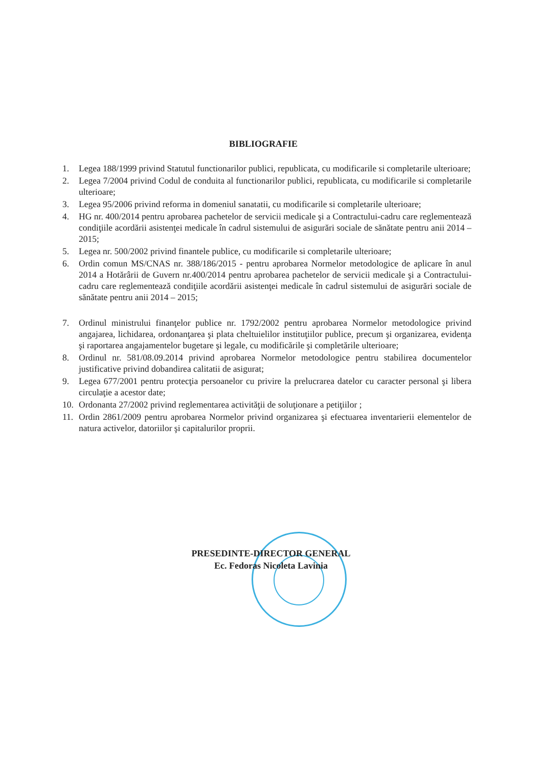BIBLIOGRAFIE
1. Legea 188/1999 privind Statutul functionarilor publici, republicata, cu modificarile si completarile ulterioare;
2. Legea 7/2004 privind Codul de conduita al functionarilor publici, republicata, cu modificarile si completarile ulterioare;
3. Legea 95/2006 privind reforma in domeniul sanatatii, cu modificarile si completarile ulterioare;
4. HG nr. 400/2014 pentru aprobarea pachetelor de servicii medicale şi a Contractului-cadru care reglementează condiţiile acordării asistenţei medicale în cadrul sistemului de asigurări sociale de sănătate pentru anii 2014 – 2015;
5. Legea nr. 500/2002 privind finantele publice, cu modificarile si completarile ulterioare;
6. Ordin comun MS/CNAS nr. 388/186/2015 - pentru aprobarea Normelor metodologice de aplicare în anul 2014 a Hotărârii de Guvern nr.400/2014 pentru aprobarea pachetelor de servicii medicale şi a Contractului-cadru care reglementează condiţiile acordării asistenţei medicale în cadrul sistemului de asigurări sociale de sănătate pentru anii 2014 – 2015;
7. Ordinul ministrului finanţelor publice nr. 1792/2002 pentru aprobarea Normelor metodologice privind angajarea, lichidarea, ordonanţarea şi plata cheltuielilor instituţiilor publice, precum şi organizarea, evidenţa şi raportarea angajamentelor bugetare şi legale, cu modificările şi completările ulterioare;
8. Ordinul nr. 581/08.09.2014 privind aprobarea Normelor metodologice pentru stabilirea documentelor justificative privind dobandirea calitatii de asigurat;
9. Legea 677/2001 pentru protecţia persoanelor cu privire la prelucrarea datelor cu caracter personal şi libera circulaţie a acestor date;
10. Ordonanta 27/2002 privind reglementarea activităţii de soluţionare a petiţiilor ;
11. Ordin 2861/2009 pentru aprobarea Normelor privind organizarea şi efectuarea inventarierii elementelor de natura activelor, datoriilor şi capitalurilor proprii.
PRESEDINTE-DIRECTOR GENERAL
Ec. Fedoras Nicoleta Lavinia